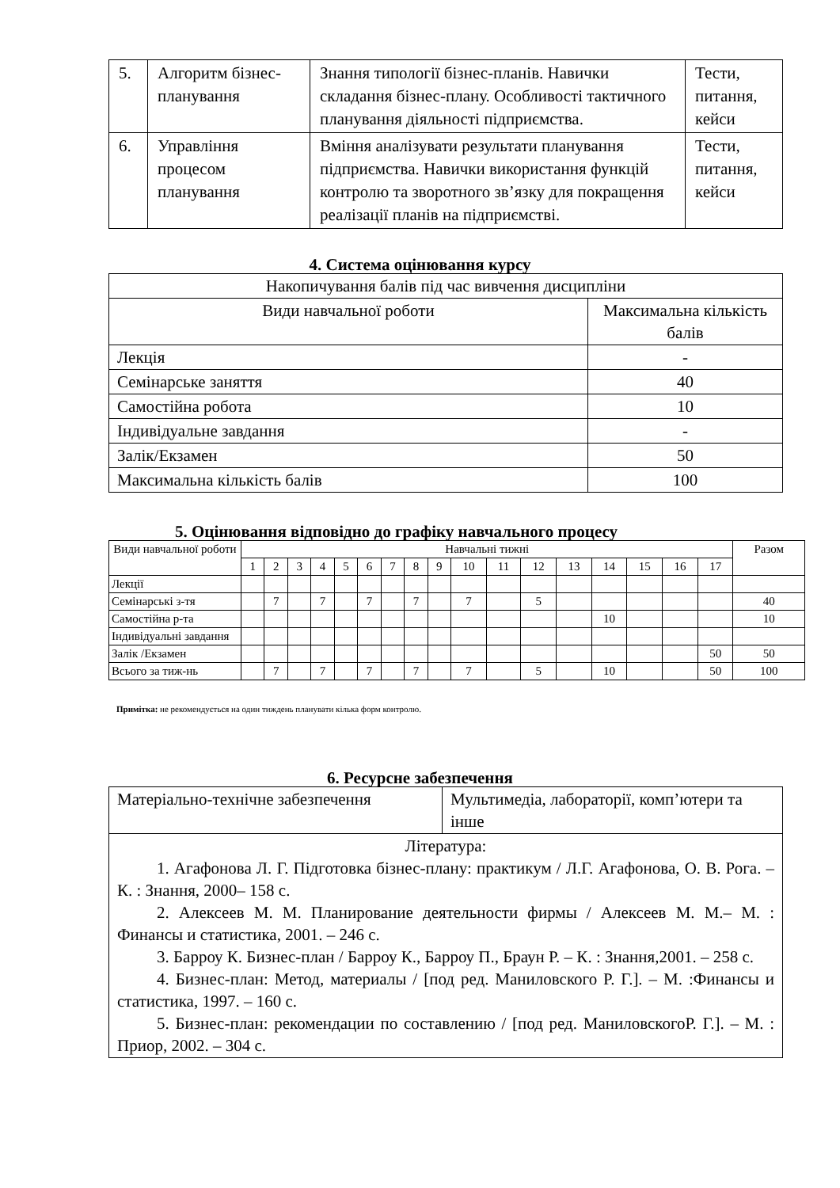| 5. | Алгоритм бізнес-планування | Знання типології бізнес-планів. Навички складання бізнес-плану. Особливості тактичного планування діяльності підприємства. | Тести, питання, кейси |
| 6. | Управління процесом планування | Вміння аналізувати результати планування підприємства. Навички використання функцій контролю та зворотного зв’язку для покращення реалізації планів на підприємстві. | Тести, питання, кейси |
4. Система оцінювання курсу
| Накопичування балів під час вивчення дисципліни | |
| Види навчальної роботи | Максимальна кількість балів |
| Лекція | - |
| Семінарське заняття | 40 |
| Самостійна робота | 10 |
| Індивідуальне завдання | - |
| Залік/Екзамен | 50 |
| Максимальна кількість балів | 100 |
5. Оцінювання відповідно до графіку навчального процесу
| Види навчальної роботи | Навчальні тижні | | | | | | | | | | | | | | | | | Разом |
| --- | --- | --- | --- | --- | --- | --- | --- | --- | --- | --- | --- | --- | --- | --- | --- | --- | --- | --- |
| | 1 | 2 | 3 | 4 | 5 | 6 | 7 | 8 | 9 | 10 | 11 | 12 | 13 | 14 | 15 | 16 | 17 | |
| Лекції | | | | | | | | | | | | | | | | | | |
| Семінарські з-тя | | 7 | | 7 | | 7 | | 7 | | 7 | | 5 | | | | | | 40 |
| Самостійна р-та | | | | | | | | | | | | | | 10 | | | | 10 |
| Індивідуальні завдання | | | | | | | | | | | | | | | | | | |
| Залік /Екзамен | | | | | | | | | | | | | | | | | 50 | 50 |
| Всього за тиж-нь | | 7 | | 7 | | 7 | | 7 | | 7 | | 5 | | 10 | | | 50 | 100 |
Примітка: не рекомендується на один тиждень планувати кілька форм контролю.
6. Ресурсне забезпечення
| Матеріально-технічне забезпечення | Мультимедіа, лабораторії, комп’ютери та інше |
| Література: 1. Агафонова Л. Г. Підготовка бізнес-плану: практикум / Л.Г. Агафонова, О. В. Рога. – К. : Знання, 2000– 158 с. 2. Алексеев М. М. Планирование деятельности фирмы / Алексеев М. М.– М. : Финансы и статистика, 2001. – 246 с. 3. Барроу К. Бизнес-план / Барроу К., Барроу П., Браун Р. – К. : Знання,2001. – 258 с. 4. Бизнес-план: Метод, материалы / [под ред. Маниловского Р. Г.]. – М. :Финансы и статистика, 1997. – 160 с. 5. Бизнес-план: рекомендации по составлению / [под ред. МаниловскогоР. Г.]. – М. : Приор, 2002. – 304 с. | |